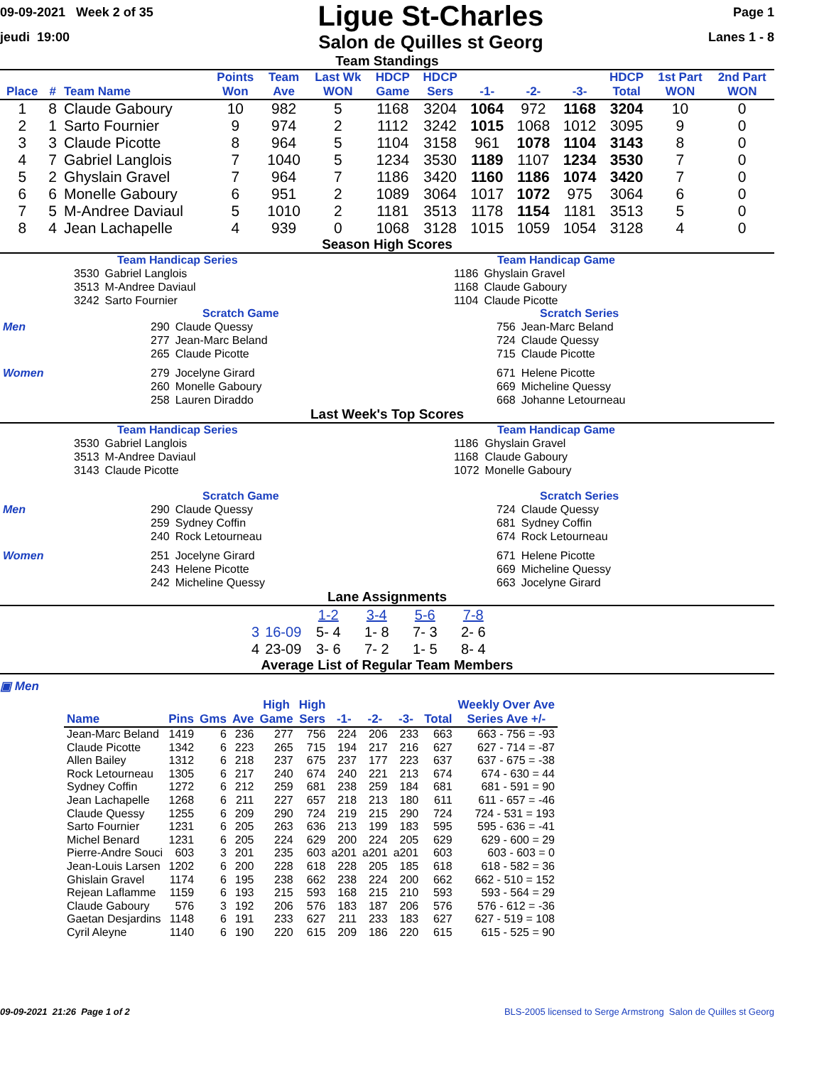09-09-2021 Week 2 of 35
jeudi 19:00
Ligue St-Charles
Salon de Quilles st Georg
Page 1
Lanes 1 - 8
Team Standings
| Place | # | Team Name | Points Won | Team Ave | Last Wk WON | HDCP Game | HDCP Sers | -1- | -2- | -3- | HDCP Total | 1st Part WON | 2nd Part WON |
| --- | --- | --- | --- | --- | --- | --- | --- | --- | --- | --- | --- | --- | --- |
| 1 | 8 | Claude Gaboury | 10 | 982 | 5 | 1168 | 3204 | 1064 | 972 | 1168 | 3204 | 10 | 0 |
| 2 | 1 | Sarto Fournier | 9 | 974 | 2 | 1112 | 3242 | 1015 | 1068 | 1012 | 3095 | 9 | 0 |
| 3 | 3 | Claude Picotte | 8 | 964 | 5 | 1104 | 3158 | 961 | 1078 | 1104 | 3143 | 8 | 0 |
| 4 | 7 | Gabriel Langlois | 7 | 1040 | 5 | 1234 | 3530 | 1189 | 1107 | 1234 | 3530 | 7 | 0 |
| 5 | 2 | Ghyslain Gravel | 7 | 964 | 7 | 1186 | 3420 | 1160 | 1186 | 1074 | 3420 | 7 | 0 |
| 6 | 6 | Monelle Gaboury | 6 | 951 | 2 | 1089 | 3064 | 1017 | 1072 | 975 | 3064 | 6 | 0 |
| 7 | 5 | M-Andree Daviaul | 5 | 1010 | 2 | 1181 | 3513 | 1178 | 1154 | 1181 | 3513 | 5 | 0 |
| 8 | 4 | Jean Lachapelle | 4 | 939 | 0 | 1068 | 3128 | 1015 | 1059 | 1054 | 3128 | 4 | 0 |
Season High Scores
Team Handicap Series
| 3530 | Gabriel Langlois |
| 3513 | M-Andree Daviaul |
| 3242 | Sarto Fournier |
Scratch Game
| Men | 290 | Claude Quessy |
| | 277 | Jean-Marc Beland |
| | 265 | Claude Picotte |
| Women | 279 | Jocelyne Girard |
| | 260 | Monelle Gaboury |
| | 258 | Lauren Diraddo |
Team Handicap Game
| 1186 | Ghyslain Gravel |
| 1168 | Claude Gaboury |
| 1104 | Claude Picotte |
Scratch Series
| 756 | Jean-Marc Beland |
| 724 | Claude Quessy |
| 715 | Claude Picotte |
| 671 | Helene Picotte |
| 669 | Micheline Quessy |
| 668 | Johanne Letourneau |
Last Week's Top Scores
Team Handicap Series
| 3530 | Gabriel Langlois |
| 3513 | M-Andree Daviaul |
| 3143 | Claude Picotte |
Scratch Game
| Men | 290 | Claude Quessy |
| | 259 | Sydney Coffin |
| | 240 | Rock Letourneau |
| Women | 251 | Jocelyne Girard |
| | 243 | Helene Picotte |
| | 242 | Micheline Quessy |
Team Handicap Game
| 1186 | Ghyslain Gravel |
| 1168 | Claude Gaboury |
| 1072 | Monelle Gaboury |
Scratch Series
| 724 | Claude Quessy |
| 681 | Sydney Coffin |
| 674 | Rock Letourneau |
| 671 | Helene Picotte |
| 669 | Micheline Quessy |
| 663 | Jocelyne Girard |
Lane Assignments
| | | 1-2 | 3-4 | 5-6 | 7-8 |
| 3 | 16-09 | 5- 4 | 1- 8 | 7- 3 | 2- 6 |
| 4 | 23-09 | 3- 6 | 7- 2 | 1- 5 | 8- 4 |
Average List of Regular Team Members
▣ Men
| Name | Pins | Gms | Ave | High Game | High Sers | -1- | -2- | -3- | Total | Weekly Over Ave Series Ave +/- |
| --- | --- | --- | --- | --- | --- | --- | --- | --- | --- | --- |
| Jean-Marc Beland | 1419 | 6 | 236 | 277 | 756 | 224 | 206 | 233 | 663 | 663 - 756 = -93 |
| Claude Picotte | 1342 | 6 | 223 | 265 | 715 | 194 | 217 | 216 | 627 | 627 - 714 = -87 |
| Allen Bailey | 1312 | 6 | 218 | 237 | 675 | 237 | 177 | 223 | 637 | 637 - 675 = -38 |
| Rock Letourneau | 1305 | 6 | 217 | 240 | 674 | 240 | 221 | 213 | 674 | 674 - 630 = 44 |
| Sydney Coffin | 1272 | 6 | 212 | 259 | 681 | 238 | 259 | 184 | 681 | 681 - 591 = 90 |
| Jean Lachapelle | 1268 | 6 | 211 | 227 | 657 | 218 | 213 | 180 | 611 | 611 - 657 = -46 |
| Claude Quessy | 1255 | 6 | 209 | 290 | 724 | 219 | 215 | 290 | 724 | 724 - 531 = 193 |
| Sarto Fournier | 1231 | 6 | 205 | 263 | 636 | 213 | 199 | 183 | 595 | 595 - 636 = -41 |
| Michel Benard | 1231 | 6 | 205 | 224 | 629 | 200 | 224 | 205 | 629 | 629 - 600 = 29 |
| Pierre-Andre Souci | 603 | 3 | 201 | 235 | 603 | a201 | a201 | a201 | 603 | 603 - 603 = 0 |
| Jean-Louis Larsen | 1202 | 6 | 200 | 228 | 618 | 228 | 205 | 185 | 618 | 618 - 582 = 36 |
| Ghislain Gravel | 1174 | 6 | 195 | 238 | 662 | 238 | 224 | 200 | 662 | 662 - 510 = 152 |
| Rejean Laflamme | 1159 | 6 | 193 | 215 | 593 | 168 | 215 | 210 | 593 | 593 - 564 = 29 |
| Claude Gaboury | 576 | 3 | 192 | 206 | 576 | 183 | 187 | 206 | 576 | 576 - 612 = -36 |
| Gaetan Desjardins | 1148 | 6 | 191 | 233 | 627 | 211 | 233 | 183 | 627 | 627 - 519 = 108 |
| Cyril Aleyne | 1140 | 6 | 190 | 220 | 615 | 209 | 186 | 220 | 615 | 615 - 525 = 90 |
09-09-2021 21:26 Page 1 of 2 BLS-2005 licensed to Serge Armstrong Salon de Quilles st Georg